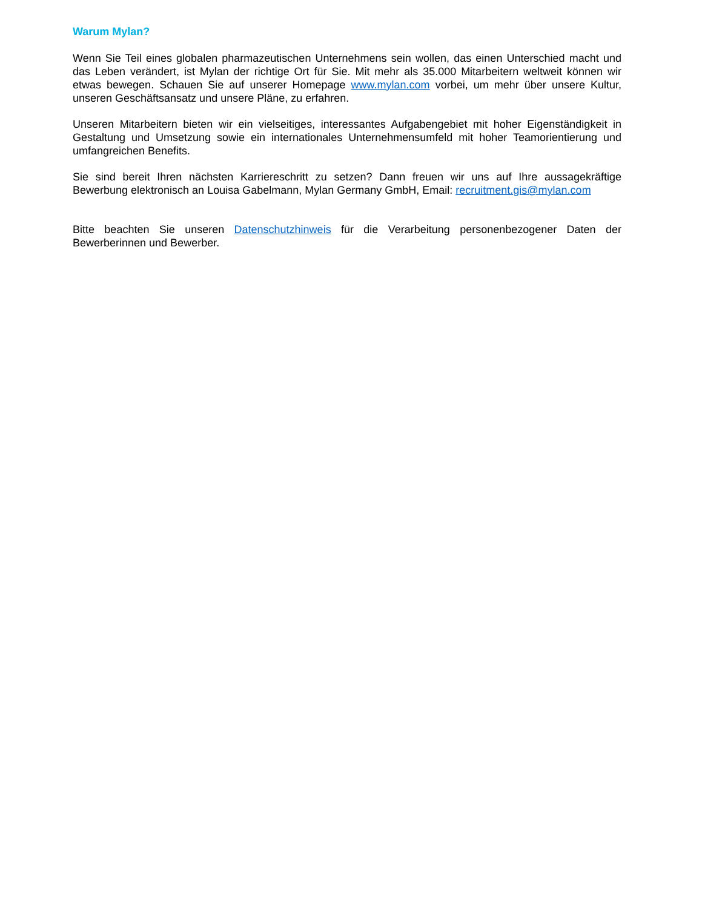Warum Mylan?
Wenn Sie Teil eines globalen pharmazeutischen Unternehmens sein wollen, das einen Unterschied macht und das Leben verändert, ist Mylan der richtige Ort für Sie. Mit mehr als 35.000 Mitarbeitern weltweit können wir etwas bewegen. Schauen Sie auf unserer Homepage www.mylan.com vorbei, um mehr über unsere Kultur, unseren Geschäftsansatz und unsere Pläne, zu erfahren.
Unseren Mitarbeitern bieten wir ein vielseitiges, interessantes Aufgabengebiet mit hoher Eigenständigkeit in Gestaltung und Umsetzung sowie ein internationales Unternehmensumfeld mit hoher Teamorientierung und umfangreichen Benefits.
Sie sind bereit Ihren nächsten Karriereschritt zu setzen? Dann freuen wir uns auf Ihre aussagekräftige Bewerbung elektronisch an Louisa Gabelmann, Mylan Germany GmbH, Email: recruitment.gis@mylan.com
Bitte beachten Sie unseren Datenschutzhinweis für die Verarbeitung personenbezogener Daten der Bewerberinnen und Bewerber.